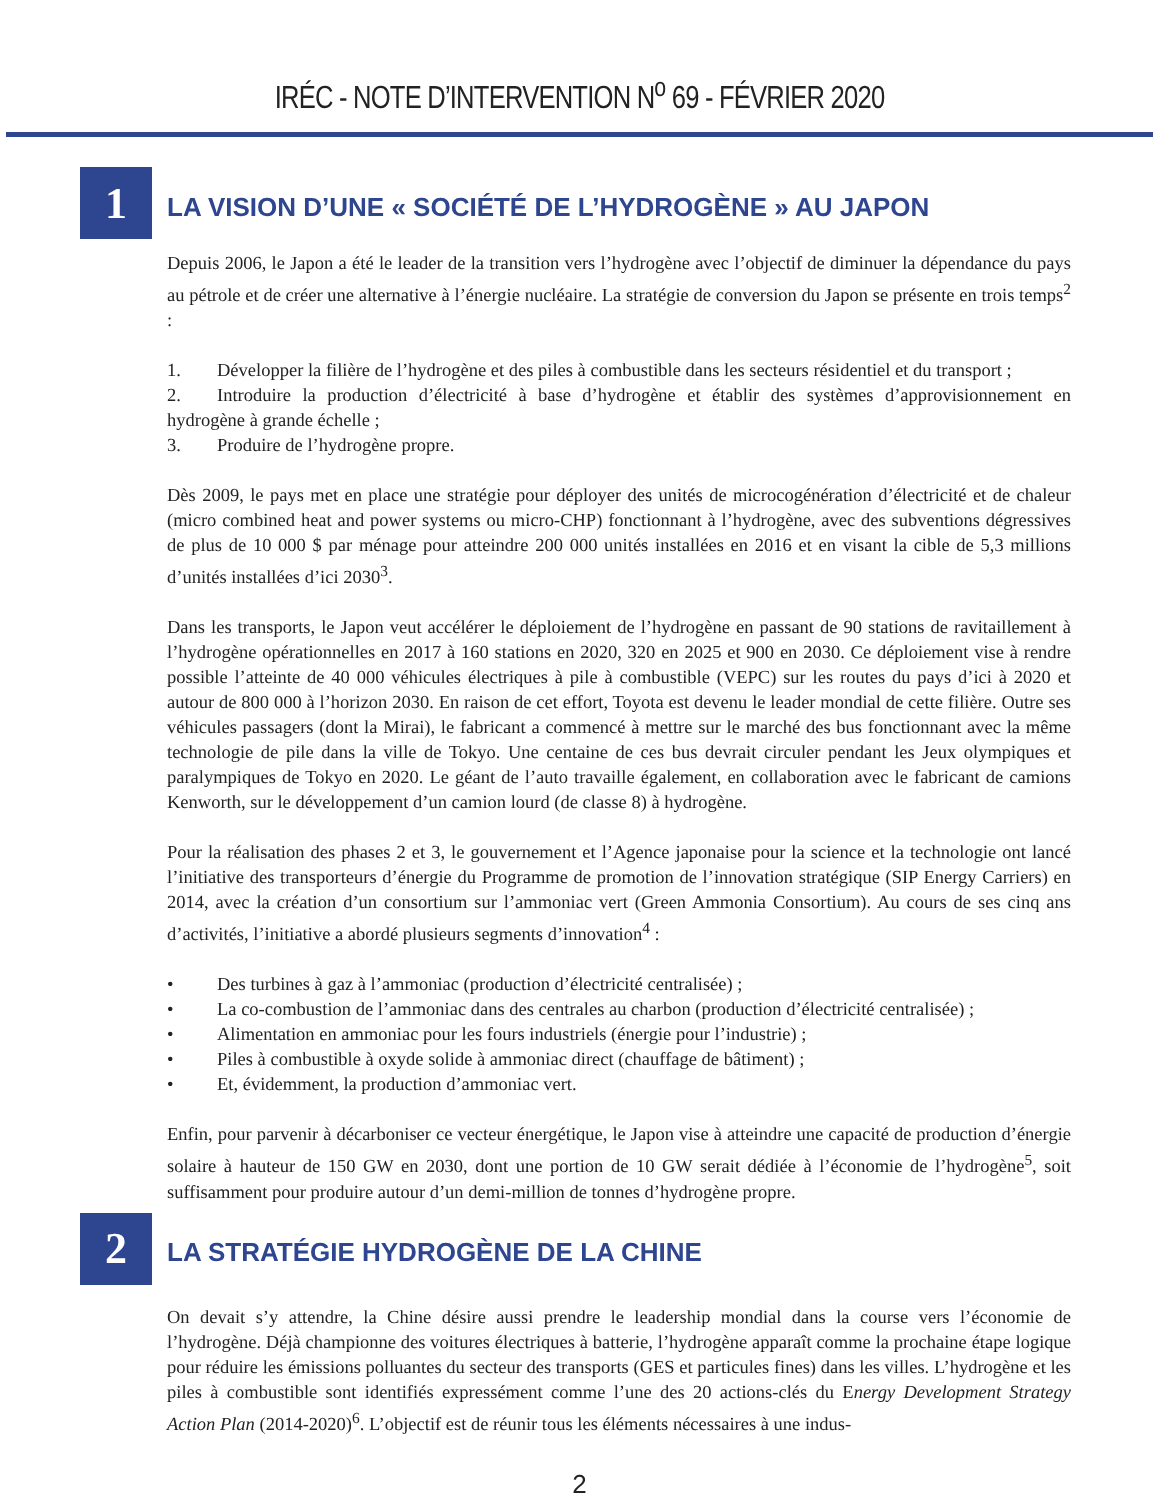IRÉC - NOTE D’INTERVENTION N<sup>o</sup> 69 - FÉVRIER 2020
1
LA VISION D’UNE « SOCIÉTÉ DE L’HYDROGÈNE » AU JAPON
Depuis 2006, le Japon a été le leader de la transition vers l’hydrogène avec l’objectif de diminuer la dépendance du pays au pétrole et de créer une alternative à l’énergie nucléaire. La stratégie de conversion du Japon se présente en trois temps<sup>2</sup> :
1. Développer la filière de l’hydrogène et des piles à combustible dans les secteurs résidentiel et du transport ;
2. Introduire la production d’électricité à base d’hydrogène et établir des systèmes d’approvisionnement en hydrogène à grande échelle ;
3. Produire de l’hydrogène propre.
Dès 2009, le pays met en place une stratégie pour déployer des unités de microcogénération d’électricité et de chaleur (micro combined heat and power systems ou micro-CHP) fonctionnant à l’hydrogène, avec des subventions dégressives de plus de 10 000 $ par ménage pour atteindre 200 000 unités installées en 2016 et en visant la cible de 5,3 millions d’unités installées d’ici 2030<sup>3</sup>.
Dans les transports, le Japon veut accélérer le déploiement de l’hydrogène en passant de 90 stations de ravitaillement à l’hydrogène opérationnelles en 2017 à 160 stations en 2020, 320 en 2025 et 900 en 2030. Ce déploiement vise à rendre possible l’atteinte de 40 000 véhicules électriques à pile à combustible (VEPC) sur les routes du pays d’ici à 2020 et autour de 800 000 à l’horizon 2030. En raison de cet effort, Toyota est devenu le leader mondial de cette filière. Outre ses véhicules passagers (dont la Mirai), le fabricant a commencé à mettre sur le marché des bus fonctionnant avec la même technologie de pile dans la ville de Tokyo. Une centaine de ces bus devrait circuler pendant les Jeux olympiques et paralympiques de Tokyo en 2020. Le géant de l’auto travaille également, en collaboration avec le fabricant de camions Kenworth, sur le développement d’un camion lourd (de classe 8) à hydrogène.
Pour la réalisation des phases 2 et 3, le gouvernement et l’Agence japonaise pour la science et la technologie ont lancé l’initiative des transporteurs d’énergie du Programme de promotion de l’innovation stratégique (SIP Energy Carriers) en 2014, avec la création d’un consortium sur l’ammoniac vert (Green Ammonia Consortium). Au cours de ses cinq ans d’activités, l’initiative a abordé plusieurs segments d’innovation<sup>4</sup> :
• Des turbines à gaz à l’ammoniac (production d’électricité centralisée) ;
• La co-combustion de l’ammoniac dans des centrales au charbon (production d’électricité centralisée) ;
• Alimentation en ammoniac pour les fours industriels (énergie pour l’industrie) ;
• Piles à combustible à oxyde solide à ammoniac direct (chauffage de bâtiment) ;
• Et, évidemment, la production d’ammoniac vert.
Enfin, pour parvenir à décarboniser ce vecteur énergétique, le Japon vise à atteindre une capacité de production d’énergie solaire à hauteur de 150 GW en 2030, dont une portion de 10 GW serait dédiée à l’économie de l’hydrogène<sup>5</sup>, soit suffisamment pour produire autour d’un demi-million de tonnes d’hydrogène propre.
2
LA STRATÉGIE HYDROGÈNE DE LA CHINE
On devait s’y attendre, la Chine désire aussi prendre le leadership mondial dans la course vers l’économie de l’hydrogène. Déjà championne des voitures électriques à batterie, l’hydrogène apparaît comme la prochaine étape logique pour réduire les émissions polluantes du secteur des transports (GES et particules fines) dans les villes. L’hydrogène et les piles à combustible sont identifiés expressément comme l’une des 20 actions-clés du Energy Development Strategy Action Plan (2014-2020)<sup>6</sup>. L’objectif est de réunir tous les éléments nécessaires à une indus-
2